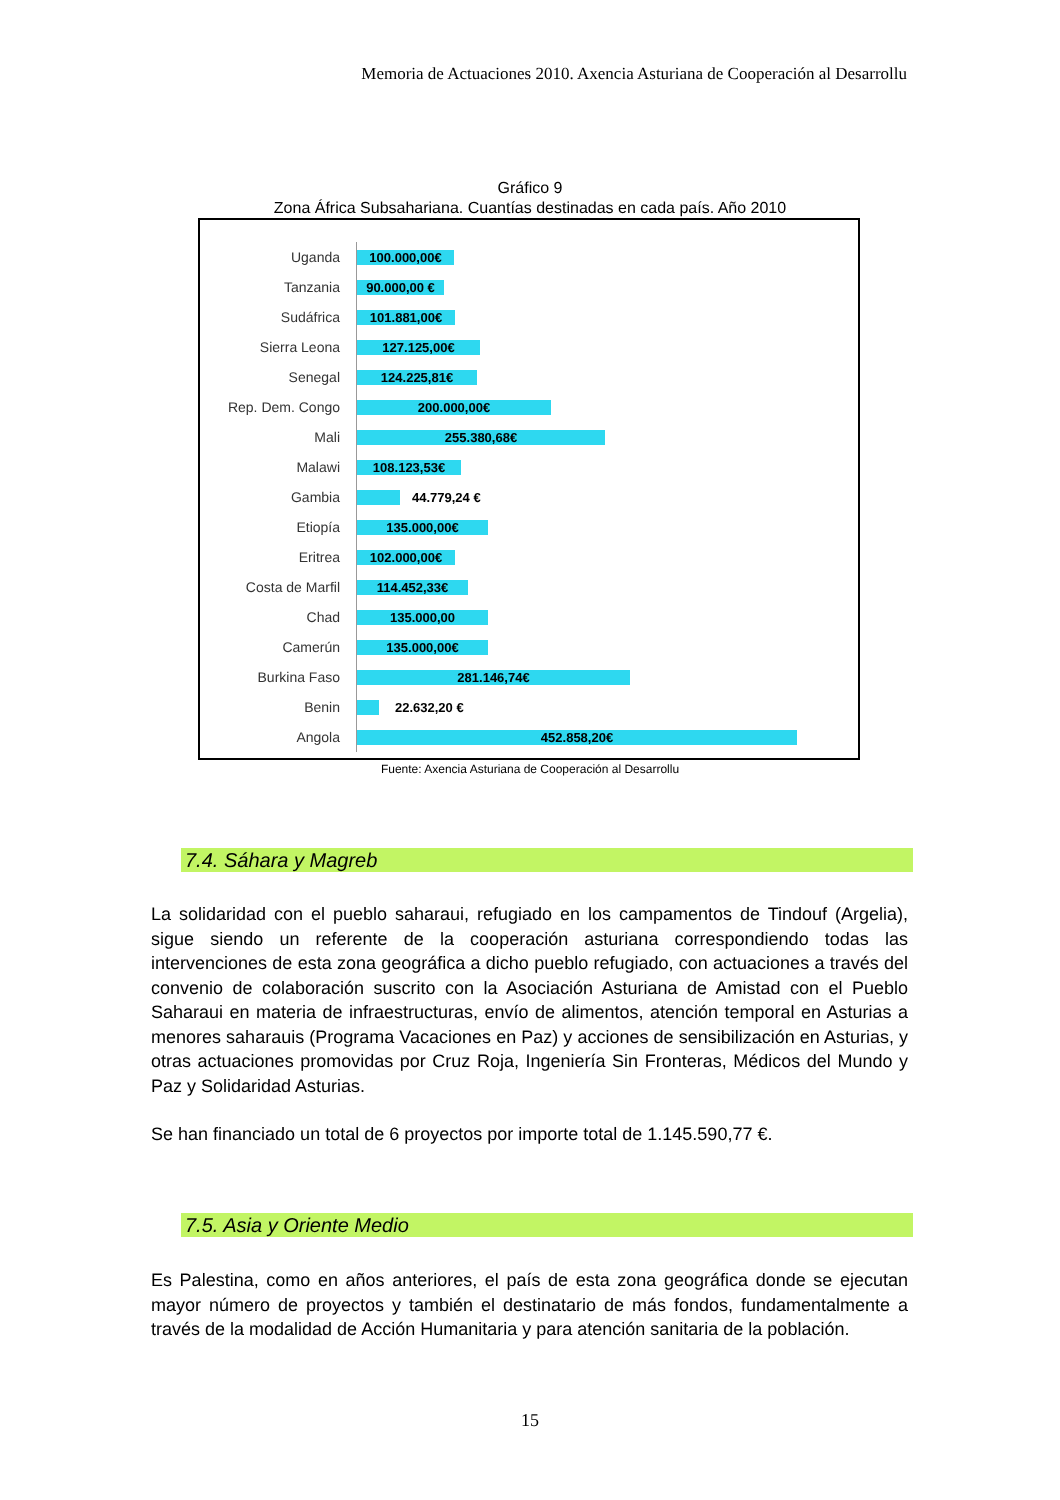Memoria de Actuaciones 2010. Axencia Asturiana de Cooperación al Desarrollu
Gráfico 9
Zona África Subsahariana. Cuantías destinadas en cada país. Año 2010
Uganda
100.000,00€
Tanzania
90.000,00 €
Sudáfrica
101.881,00€
Sierra Leona
127.125,00€
Senegal
124.225,81€
Rep. Dem. Congo
200.000,00€
Mali
255.380,68€
Malawi
108.123,53€
Gambia
44.779,24 €
Etiopía
135.000,00€
Eritrea
102.000,00€
Costa de Marfil
114.452,33€
Chad
135.000,00
Camerún
135.000,00€
Burkina Faso
281.146,74€
Benin
22.632,20 €
Angola
452.858,20€
Fuente: Axencia Asturiana de Cooperación al Desarrollu
7.4. Sáhara y Magreb
La solidaridad con el pueblo saharaui, refugiado en los campamentos de Tindouf (Argelia), sigue siendo un referente de la cooperación asturiana correspondiendo todas las intervenciones de esta zona geográfica a dicho pueblo refugiado, con actuaciones a través del convenio de colaboración suscrito con la Asociación Asturiana de Amistad con el Pueblo Saharaui en materia de infraestructuras, envío de alimentos, atención temporal en Asturias a menores saharauis (Programa Vacaciones en Paz) y acciones de sensibilización en Asturias, y otras actuaciones promovidas por Cruz Roja, Ingeniería Sin Fronteras, Médicos del Mundo y Paz y Solidaridad Asturias.
Se han financiado un total de 6 proyectos por importe total de 1.145.590,77 €.
7.5. Asia y Oriente Medio
Es Palestina, como en años anteriores, el país de esta zona geográfica donde se ejecutan mayor número de proyectos y también el destinatario de más fondos, fundamentalmente a través de la modalidad de Acción Humanitaria y para atención sanitaria de la población.
15